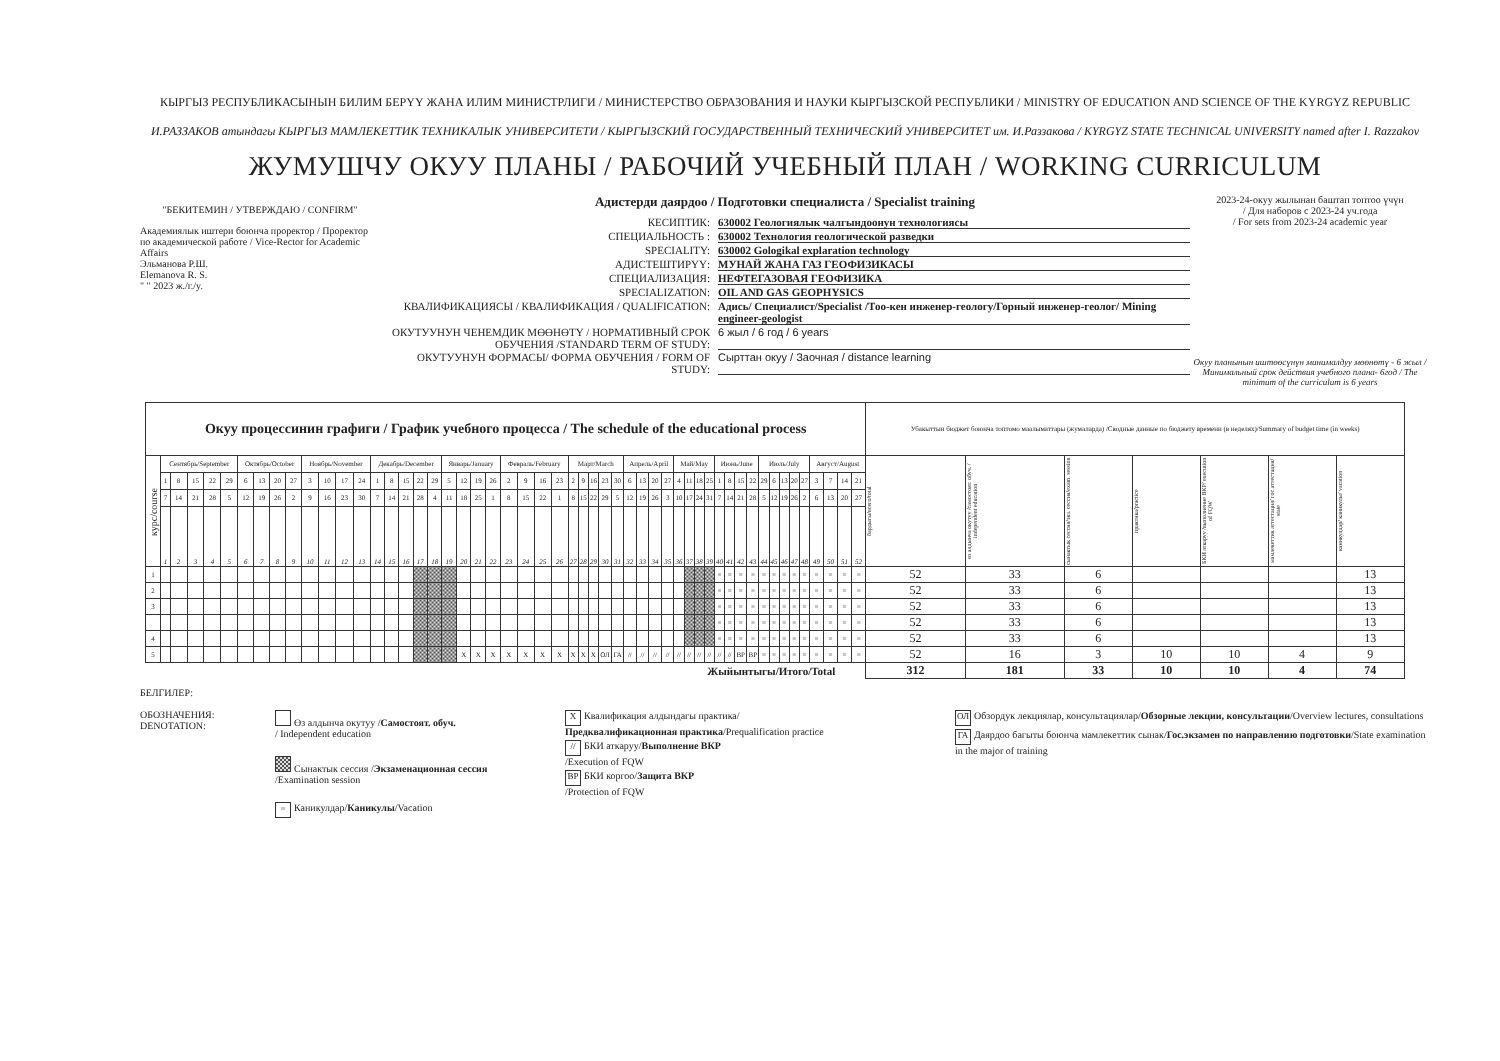КЫРГЫЗ РЕСПУБЛИКАСЫНЫН БИЛИМ БЕРҮҮ ЖАНА ИЛИМ МИНИСТРЛИГИ / МИНИСТЕРСТВО ОБРАЗОВАНИЯ И НАУКИ КЫРГЫЗСКОЙ РЕСПУБЛИКИ / MINISTRY OF EDUCATION AND SCIENCE OF THE KYRGYZ REPUBLIC
И.РАЗЗАКОВ атындагы КЫРГЫЗ МАМЛЕКЕТТИК ТЕХНИКАЛЫК УНИВЕРСИТЕТИ / КЫРГЫЗСКИЙ ГОСУДАРСТВЕННЫЙ ТЕХНИЧЕСКИЙ УНИВЕРСИТЕТ им. И.Раззакова / KYRGYZ STATE TECHNICAL UNIVERSITY named after I. Razzakov
ЖУМУШЧУ ОКУУ ПЛАНЫ / РАБОЧИЙ УЧЕБНЫЙ ПЛАН / WORKING CURRICULUM
"БЕКИТЕМИН / УТВЕРЖДАЮ / CONFIRM"
Академиялык иштери боюнча проректор / Проректор по академической работе / Vice-Rector for Academic Affairs
Эльманова Р.Ш.
Elemanova R. S.
" " 2023 ж./г./y.
Адистерди даярдоо / Подготовки специалиста / Specialist training
КЕСИПТИК: 630002 Геологиялык чалгындоонун технологиясы
СПЕЦИАЛЬНОСТЬ : 630002 Технология геологической разведки
SPECIALITY: 630002 Gologikal explaration technology
АДИСТЕШТИРҮҮ: МУНАЙ ЖАНА ГАЗ ГЕОФИЗИКАСЫ
СПЕЦИАЛИЗАЦИЯ: НЕФТЕГАЗОВАЯ ГЕОФИЗИКА
SPECIALIZATION: OIL AND GAS GEOPHYSICS
КВАЛИФИКАЦИЯСЫ / КВАЛИФИКАЦИЯ / QUALIFICATION: Адись/ Специалист/Specialist /Тоо-кен инженер-геологу/Горный инженер-геолог/ Mining engineer-geologist
ОКУТУУНУН ЧЕНЕМДИК МӨӨНӨТҮ / НОРМАТИВНЫЙ СРОК ОБУЧЕНИЯ /STANDARD TERM OF STUDY: 6 жыл / 6 год / 6 years
ОКУТУУНУН ФОРМАСЫ/ ФОРМА ОБУЧЕНИЯ / FORM OF STUDY: Сырттан окуу / Заочная / distance learning
2023-24-окуу жылынан баштап топтоо үчүн
/ Для наборов с 2023-24 уч.года
/ For sets from 2023-24 academic year
Окуу планынын иштөөсүнүн минималдуу мөөнөтү - 6 жыл / Минимальный срок действия учебного плана- 6год / The minimum of the curriculum is 6 years
| Окуу процессинин графиги / График учебного процесса / The schedule of the educational process | | | | | | | | | | | | | | | | | | | | | | | | | | | | | | | | | | | | | | | | | | | | | | | | | | | | | Убакыттын бюджет боюнча топтомо маалыматтары (жумаларда) /Сводные данные по бюджету времени (в неделях)/Summary of budget time (in weeks) | | | | | | |
| --- | --- | --- | --- | --- | --- | --- | --- | --- | --- | --- | --- | --- | --- | --- | --- | --- | --- | --- | --- | --- | --- | --- | --- | --- | --- | --- | --- | --- | --- | --- | --- | --- | --- | --- | --- | --- | --- | --- | --- | --- | --- | --- | --- | --- | --- | --- | --- | --- | --- | --- | --- | --- | --- | --- | --- | --- | --- | --- | --- |
| курс/course | Сентябрь/September | | | | | Октябрь/October | | | | Ноябрь/November | | | | Декабрь/December | | | | | Январь/January | | | | Февраль/February | | | | Март/March | | | | | Апрель/April | | | | Май/May | | | | Июнь/June | | | | Июль/July | | | | | Август/August | | | | бардыгы/всего/total | өз алдынча окутуу /самостоят. обуч. / independent education | сынактык сессия/экз. сессия/exam. session | практика/practice | БКИ аткаруу /выполнение ВКР/ execution of FQW | мамлекеттик аттестация/ гос.аттестация/ state | каникулдар/ каникулы/ vacation |
| | 1 | 8 | 15 | 22 | 29 | 6 | 13 | 20 | 27 | 3 | 10 | 17 | 24 | 1 | 8 | 15 | 22 | 29 | 5 | 12 | 19 | 26 | 2 | 9 | 16 | 23 | 2 | 9 | 16 | 23 | 30 | 6 | 13 | 20 | 27 | 4 | 11 | 18 | 25 | 1 | 8 | 15 | 22 | 29 | 6 | 13 | 20 | 27 | 3 | 7 | 14 | 21 | | | | | | | |
| | 7 | 14 | 21 | 28 | 5 | 12 | 19 | 26 | 2 | 9 | 16 | 23 | 30 | 7 | 14 | 21 | 28 | 4 | 11 | 18 | 25 | 1 | 8 | 15 | 22 | 1 | 8 | 15 | 22 | 29 | 5 | 12 | 19 | 26 | 3 | 10 | 17 | 24 | 31 | 7 | 14 | 21 | 28 | 5 | 12 | 19 | 26 | 2 | 6 | 13 | 20 | 27 | | | | | | | |
| | 1 | 2 | 3 | 4 | 5 | 6 | 7 | 8 | 9 | 10 | 11 | 12 | 13 | 14 | 15 | 16 | 17 | 18 | 19 | 20 | 21 | 22 | 23 | 24 | 25 | 26 | 27 | 28 | 29 | 30 | 31 | 32 | 33 | 34 | 35 | 36 | 37 | 38 | 39 | 40 | 41 | 42 | 43 | 44 | 45 | 46 | 47 | 48 | 49 | 50 | 51 | 52 | | | | | | | |
| 1 | | | | | | | | | | | | | | | | | | | | | | | | | | | | | | | | | | | | | | | | = | = | = | = | = | = | = | = | = | = | = | = | = | 52 | 33 | 6 | | | | 13 |
| 2 | | | | | | | | | | | | | | | | | | | | | | | | | | | | | | | | | | | | | | | | = | = | = | = | = | = | = | = | = | = | = | = | = | 52 | 33 | 6 | | | | 13 |
| 3 | | | | | | | | | | | | | | | | | | | | | | | | | | | | | | | | | | | | | | | | = | = | = | = | = | = | = | = | = | = | = | = | = | 52 | 33 | 6 | | | | 13 |
| | | | | | | | | | | | | | | | | | | | | | | | | | | | | | | | | | | | | | | | | = | = | = | = | = | = | = | = | = | = | = | = | = | 52 | 33 | 6 | | | | 13 |
| 4 | | | | | | | | | | | | | | | | | | | | | | | | | | | | | | | | | | | | | | | | = | = | = | = | = | = | = | = | = | = | = | = | = | 52 | 33 | 6 | | | | 13 |
| 5 | | | | | | | | | | | | | | | | | | | | X | X | X | X | X | X | X | X | X | X | ОЛ | ГА | // | // | // | // | // | // | // | // | // | // | ВР | ВР | = | = | = | = | = | = | = | = | = | 52 | 16 | 3 | 10 | 10 | 4 | 9 |
| Жыйынтыгы/Итого/Total | | | | | | | | | | | | | | | | | | | | | | | | | | | | | | | | | | | | | | | | | | | | | | | | | | | | | 312 | 181 | 33 | 10 | 10 | 4 | 74 |
БЕЛГИЛЕР:
ОБОЗНАЧЕНИЯ:
DENOTATION:
Өз алдынча окутуу /Самостоят. обуч.
/ Independent education
Сынактык сессия /Экзаменационная сессия
/Examination session
= Каникулдар/Каникулы/Vacation
X Квалификация алдындагы практика/
Предквалификационная практика/Prequalification practice
// БКИ аткаруу/Выполнение ВКР
/Execution of FQW
ВР БКИ коргоо/Защита ВКР
/Protection of FQW
ОЛ Обзордук лекциялар, консультациялар/Обзорные лекции, консультации/Overview lectures, consultations
ГА Даярдоо багыты боюнча мамлекеттик сынак/Гос.экзамен по направлению подготовки/State examination in the major of training